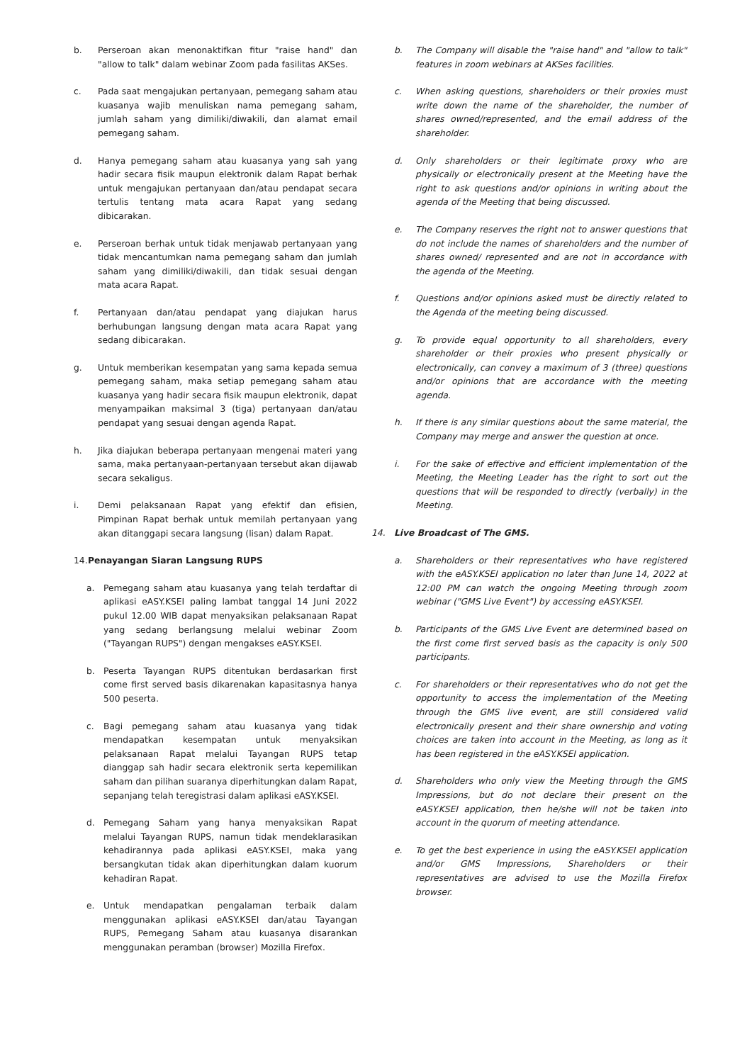b. Perseroan akan menonaktifkan fitur "raise hand" dan "allow to talk" dalam webinar Zoom pada fasilitas AKSes.
c. Pada saat mengajukan pertanyaan, pemegang saham atau kuasanya wajib menuliskan nama pemegang saham, jumlah saham yang dimiliki/diwakili, dan alamat email pemegang saham.
d. Hanya pemegang saham atau kuasanya yang sah yang hadir secara fisik maupun elektronik dalam Rapat berhak untuk mengajukan pertanyaan dan/atau pendapat secara tertulis tentang mata acara Rapat yang sedang dibicarakan.
e. Perseroan berhak untuk tidak menjawab pertanyaan yang tidak mencantumkan nama pemegang saham dan jumlah saham yang dimiliki/diwakili, dan tidak sesuai dengan mata acara Rapat.
f. Pertanyaan dan/atau pendapat yang diajukan harus berhubungan langsung dengan mata acara Rapat yang sedang dibicarakan.
g. Untuk memberikan kesempatan yang sama kepada semua pemegang saham, maka setiap pemegang saham atau kuasanya yang hadir secara fisik maupun elektronik, dapat menyampaikan maksimal 3 (tiga) pertanyaan dan/atau pendapat yang sesuai dengan agenda Rapat.
h. Jika diajukan beberapa pertanyaan mengenai materi yang sama, maka pertanyaan-pertanyaan tersebut akan dijawab secara sekaligus.
i. Demi pelaksanaan Rapat yang efektif dan efisien, Pimpinan Rapat berhak untuk memilah pertanyaan yang akan ditanggapi secara langsung (lisan) dalam Rapat.
14. Penayangan Siaran Langsung RUPS
a. Pemegang saham atau kuasanya yang telah terdaftar di aplikasi eASY.KSEI paling lambat tanggal 14 Juni 2022 pukul 12.00 WIB dapat menyaksikan pelaksanaan Rapat yang sedang berlangsung melalui webinar Zoom ("Tayangan RUPS") dengan mengakses eASY.KSEI.
b. Peserta Tayangan RUPS ditentukan berdasarkan first come first served basis dikarenakan kapasitasnya hanya 500 peserta.
c. Bagi pemegang saham atau kuasanya yang tidak mendapatkan kesempatan untuk menyaksikan pelaksanaan Rapat melalui Tayangan RUPS tetap dianggap sah hadir secara elektronik serta kepemilikan saham dan pilihan suaranya diperhitungkan dalam Rapat, sepanjang telah teregistrasi dalam aplikasi eASY.KSEI.
d. Pemegang Saham yang hanya menyaksikan Rapat melalui Tayangan RUPS, namun tidak mendeklarasikan kehadirannya pada aplikasi eASY.KSEI, maka yang bersangkutan tidak akan diperhitungkan dalam kuorum kehadiran Rapat.
e. Untuk mendapatkan pengalaman terbaik dalam menggunakan aplikasi eASY.KSEI dan/atau Tayangan RUPS, Pemegang Saham atau kuasanya disarankan menggunakan peramban (browser) Mozilla Firefox.
b. The Company will disable the "raise hand" and "allow to talk" features in zoom webinars at AKSes facilities.
c. When asking questions, shareholders or their proxies must write down the name of the shareholder, the number of shares owned/represented, and the email address of the shareholder.
d. Only shareholders or their legitimate proxy who are physically or electronically present at the Meeting have the right to ask questions and/or opinions in writing about the agenda of the Meeting that being discussed.
e. The Company reserves the right not to answer questions that do not include the names of shareholders and the number of shares owned/ represented and are not in accordance with the agenda of the Meeting.
f. Questions and/or opinions asked must be directly related to the Agenda of the meeting being discussed.
g. To provide equal opportunity to all shareholders, every shareholder or their proxies who present physically or electronically, can convey a maximum of 3 (three) questions and/or opinions that are accordance with the meeting agenda.
h. If there is any similar questions about the same material, the Company may merge and answer the question at once.
i. For the sake of effective and efficient implementation of the Meeting, the Meeting Leader has the right to sort out the questions that will be responded to directly (verbally) in the Meeting.
14. Live Broadcast of The GMS.
a. Shareholders or their representatives who have registered with the eASY.KSEI application no later than June 14, 2022 at 12:00 PM can watch the ongoing Meeting through zoom webinar ("GMS Live Event") by accessing eASY.KSEI.
b. Participants of the GMS Live Event are determined based on the first come first served basis as the capacity is only 500 participants.
c. For shareholders or their representatives who do not get the opportunity to access the implementation of the Meeting through the GMS live event, are still considered valid electronically present and their share ownership and voting choices are taken into account in the Meeting, as long as it has been registered in the eASY.KSEI application.
d. Shareholders who only view the Meeting through the GMS Impressions, but do not declare their present on the eASY.KSEI application, then he/she will not be taken into account in the quorum of meeting attendance.
e. To get the best experience in using the eASY.KSEI application and/or GMS Impressions, Shareholders or their representatives are advised to use the Mozilla Firefox browser.